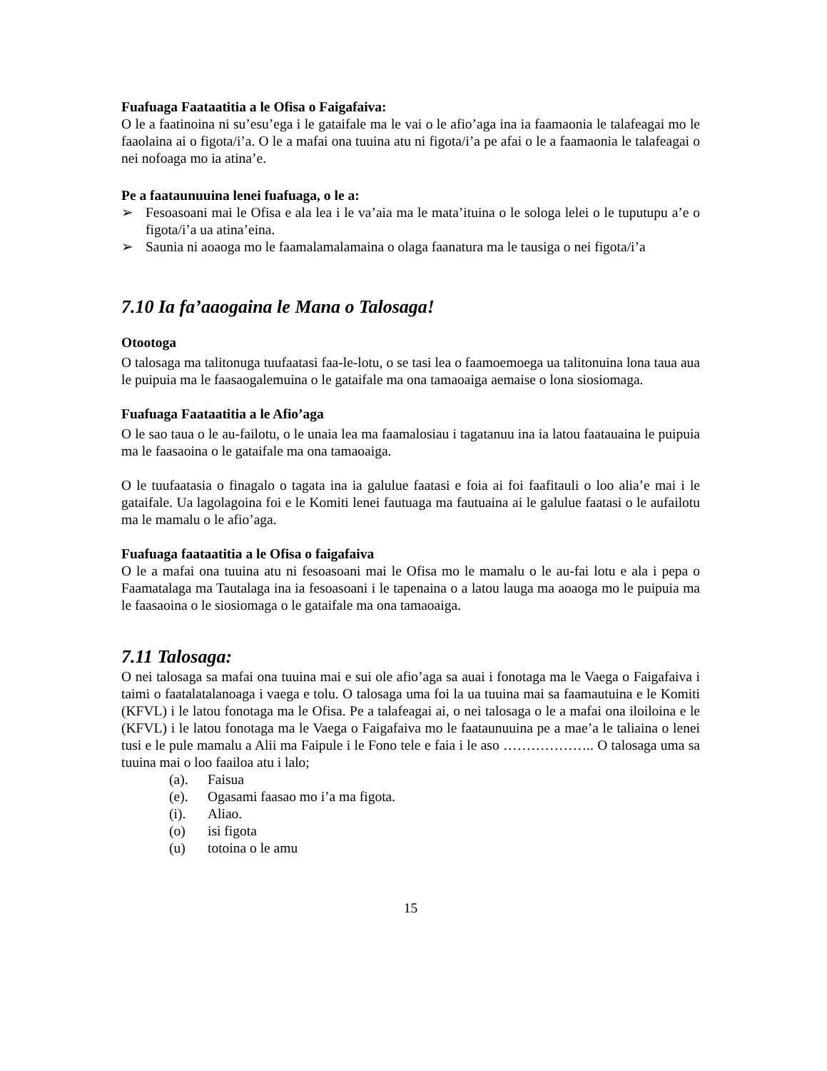Fuafuaga Faataatitia a le Ofisa o Faigafaiva:
O le a faatinoina ni su’esu’ega i le gataifale ma le vai o le afio’aga ina ia faamaonia le talafeagai mo le faaolaina ai o figota/i’a. O le a mafai ona tuuina atu ni figota/i’a pe afai o le a faamaonia le talafeagai o nei nofoaga mo ia atina’e.
Pe a faataunuuina lenei fuafuaga, o le a:
➢ Fesoasoani mai le Ofisa e ala lea i le va’aia ma le mata’ituina o le sologa lelei o le tuputupu a’e o figota/i’a ua atina’eina.
➢ Saunia ni aoaoga mo le faamalamalamaina o olaga faanatura ma le tausiga o nei figota/i’a
7.10 Ia fa’aaogaina le Mana o Talosaga!
Otootoga
O talosaga ma talitonuga tuufaatasi faa-le-lotu, o se tasi lea o faamoemoega ua talitonuina lona taua aua le puipuia ma le faasaogalemuina o le gataifale ma ona tamaoaiga aemaise o lona siosiomaga.
Fuafuaga Faataatitia a le Afio’aga
O le sao taua o le au-failotu, o le unaia lea ma faamalosiau i tagatanuu ina ia latou faatauaina le puipuia ma le faasaoina o le gataifale ma ona tamaoaiga.
O le tuufaatasia o finagalo o tagata ina ia galulue faatasi e foia ai foi faafitauli o loo alia’e mai i le gataifale. Ua lagolagoina foi e le Komiti lenei fautuaga ma fautuaina ai le galulue faatasi o le aufailotu ma le mamalu o le afio’aga.
Fuafuaga faataatitia a le Ofisa o faigafaiva
O le a mafai ona tuuina atu ni fesoasoani mai le Ofisa mo le mamalu o le au-fai lotu e ala i pepa o Faamatalaga ma Tautalaga ina ia fesoasoani i le tapenaina o a latou lauga ma aoaoga mo le puipuia ma le faasaoina o le siosiomaga o le gataifale ma ona tamaoaiga.
7.11 Talosaga:
O nei talosaga sa mafai ona tuuina mai e sui ole afio’aga sa auai i fonotaga ma le Vaega o Faigafaiva i taimi o faatalatalanoaga i vaega e tolu. O talosaga uma foi la ua tuuina mai sa faamautuina e le Komiti (KFVL) i le latou fonotaga ma le Ofisa. Pe a talafeagai ai, o nei talosaga o le a mafai ona iloiloina e le (KFVL) i le latou fonotaga ma le Vaega o Faigafaiva mo le faataunuuina pe a mae’a le taliaina o lenei tusi e le pule mamalu a Alii ma Faipule i le Fono tele e faia i le aso ……………….. O talosaga uma sa tuuina mai o loo faailoa atu i lalo;
(a). Faisua
(e). Ogasami faasao mo i’a ma figota.
(i). Aliao.
(o) isi figota
(u) totoina o le amu
15